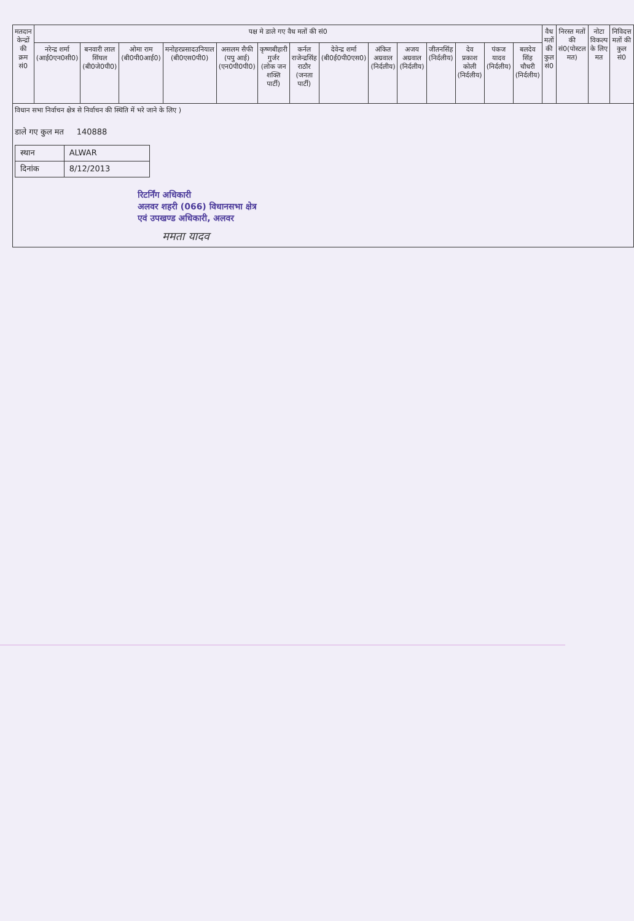| मतदान केन्द्रों की क्रम सं0 | पक्ष मे डाले गए वैध मतों की सं0 | | | | | | | | | | | | | | वैध मतों की कुल सं0 | निरस्त मतों की सं0(पोस्टल मत) | नोटा विकल्प के लिए मत | निविदत्त मतों की कुल सं0 |
| --- | --- | --- | --- | --- | --- | --- | --- | --- | --- | --- | --- | --- | --- | --- | --- | --- | --- | --- |
| | नरेन्द्र शर्मा (आई0एन0सी0) | बनवारी लाल सिंघल (बी0जे0पी0) | ओमा राम (बी0पी0आई0) | मनोहरप्रसादउनियाल (बी0एस0पी0) | असलम सैफी (पपु आई) (एन0पी0पी0) | कृष्णबीहारी गुर्जर (लोक जन शक्ति पार्टी) | कर्नल राजेन्द्रसिंह राठौर (जनता पार्टी) | देवेन्द्र शर्मा (बी0ई0पी0एस0) | अंकित अग्रवाल (निर्दलीय) | अजय अग्रवाल (निर्दलीय) | जीतनसिंह (निर्दलीय) | देव प्रकाश कोली (निर्दलीय) | पंकज यादव (निर्दलीय) | बलदेव सिंह चौधरी (निर्दलीय) | | | | |
| विधान सभा निर्वाचन क्षेत्र से निर्वाचन की स्थिति में भरे जाने के लिए ) डाले गए कुल मत 140888 / स्थान / ALWAR / / दिनांक / 8/12/2013 / रिटर्निंग अधिकारी अलवर शहरी (066) विधानसभा क्षेत्र एवं उपखण्ड अधिकारी, अलवर ममता यादव | | | | | | | | | | | | | | | | | | |